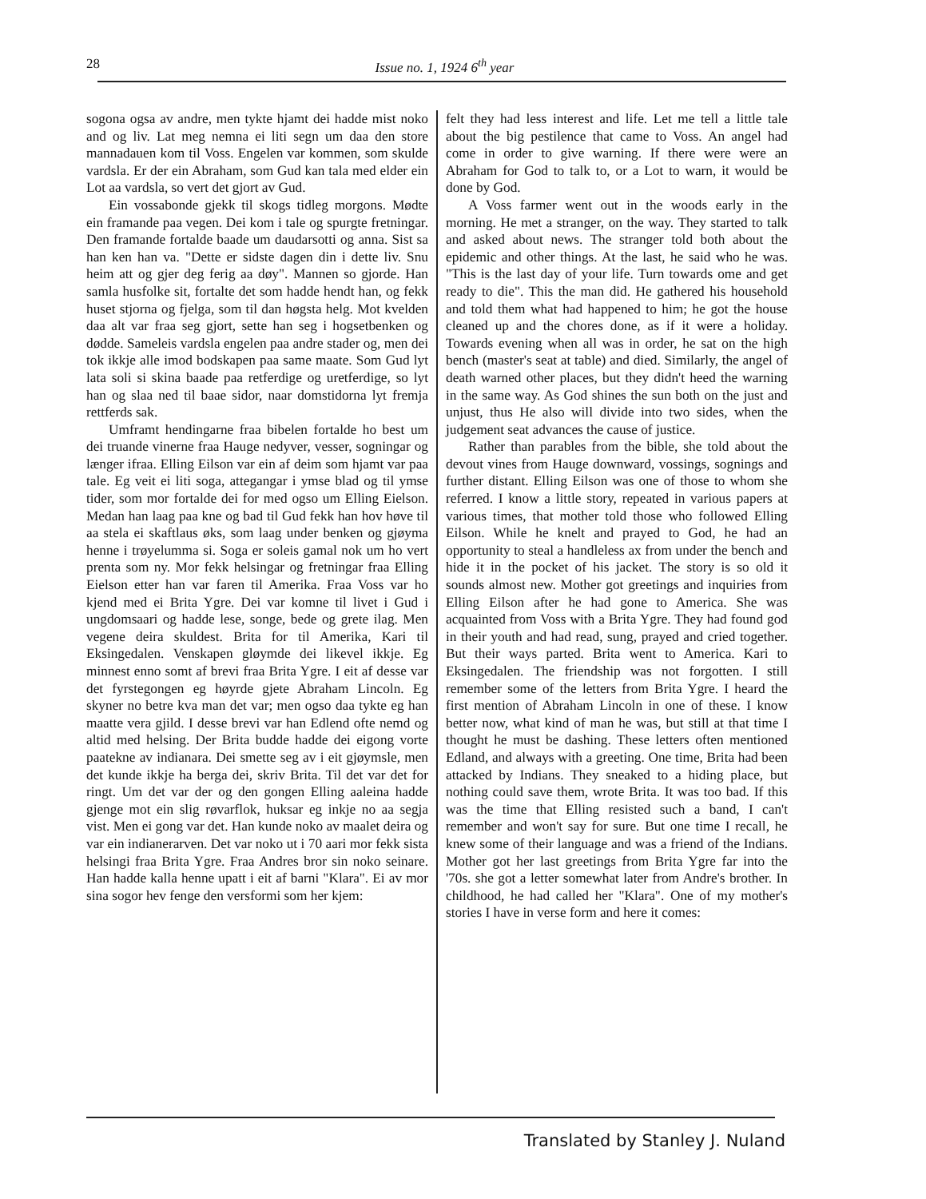28
Issue no. 1, 1924 6<sup>th</sup> year
sogona ogsa av andre, men tykte hjamt dei hadde mist noko and og liv. Lat meg nemna ei liti segn um daa den store mannadauen kom til Voss. Engelen var kommen, som skulde vardsla. Er der ein Abraham, som Gud kan tala med elder ein Lot aa vardsla, so vert det gjort av Gud.
Ein vossabonde gjekk til skogs tidleg morgons. Mødte ein framande paa vegen. Dei kom i tale og spurgte fretningar. Den framande fortalde baade um daudarsotti og anna. Sist sa han ken han va. "Dette er sidste dagen din i dette liv. Snu heim att og gjer deg ferig aa døy". Mannen so gjorde. Han samla husfolke sit, fortalte det som hadde hendt han, og fekk huset stjorna og fjelga, som til dan høgsta helg. Mot kvelden daa alt var fraa seg gjort, sette han seg i hogsetbenken og dødde. Sameleis vardsla engelen paa andre stader og, men dei tok ikkje alle imod bodskapen paa same maate. Som Gud lyt lata soli si skina baade paa retferdige og uretferdige, so lyt han og slaa ned til baae sidor, naar domstidorna lyt fremja rettferds sak.
Umframt hendingarne fraa bibelen fortalde ho best um dei truande vinerne fraa Hauge nedyver, vesser, sogningar og længer ifraa. Elling Eilson var ein af deim som hjamt var paa tale. Eg veit ei liti soga, attegangar i ymse blad og til ymse tider, som mor fortalde dei for med ogso um Elling Eielson. Medan han laag paa kne og bad til Gud fekk han hov høve til aa stela ei skaftlaus øks, som laag under benken og gjøyma henne i trøyelumma si. Soga er soleis gamal nok um ho vert prenta som ny. Mor fekk helsingar og fretningar fraa Elling Eielson etter han var faren til Amerika. Fraa Voss var ho kjend med ei Brita Ygre. Dei var komne til livet i Gud i ungdomsaari og hadde lese, songe, bede og grete ilag. Men vegene deira skuldest. Brita for til Amerika, Kari til Eksingedalen. Venskapen gløymde dei likevel ikkje. Eg minnest enno somt af brevi fraa Brita Ygre. I eit af desse var det fyrstegongen eg høyrde gjete Abraham Lincoln. Eg skyner no betre kva man det var; men ogso daa tykte eg han maatte vera gjild. I desse brevi var han Edlend ofte nemd og altid med helsing. Der Brita budde hadde dei eigong vorte paatekne av indianara. Dei smette seg av i eit gjøymsle, men det kunde ikkje ha berga dei, skriv Brita. Til det var det for ringt. Um det var der og den gongen Elling aaleina hadde gjenge mot ein slig røvarflok, huksar eg inkje no aa segja vist. Men ei gong var det. Han kunde noko av maalet deira og var ein indianerarven. Det var noko ut i 70 aari mor fekk sista helsingi fraa Brita Ygre. Fraa Andres bror sin noko seinare. Han hadde kalla henne upatt i eit af barni "Klara". Ei av mor sina sogor hev fenge den versformi som her kjem:
felt they had less interest and life. Let me tell a little tale about the big pestilence that came to Voss. An angel had come in order to give warning. If there were were an Abraham for God to talk to, or a Lot to warn, it would be done by God.
A Voss farmer went out in the woods early in the morning. He met a stranger, on the way. They started to talk and asked about news. The stranger told both about the epidemic and other things. At the last, he said who he was. "This is the last day of your life. Turn towards ome and get ready to die". This the man did. He gathered his household and told them what had happened to him; he got the house cleaned up and the chores done, as if it were a holiday. Towards evening when all was in order, he sat on the high bench (master's seat at table) and died. Similarly, the angel of death warned other places, but they didn't heed the warning in the same way. As God shines the sun both on the just and unjust, thus He also will divide into two sides, when the judgement seat advances the cause of justice.
Rather than parables from the bible, she told about the devout vines from Hauge downward, vossings, sognings and further distant. Elling Eilson was one of those to whom she referred. I know a little story, repeated in various papers at various times, that mother told those who followed Elling Eilson. While he knelt and prayed to God, he had an opportunity to steal a handleless ax from under the bench and hide it in the pocket of his jacket. The story is so old it sounds almost new. Mother got greetings and inquiries from Elling Eilson after he had gone to America. She was acquainted from Voss with a Brita Ygre. They had found god in their youth and had read, sung, prayed and cried together. But their ways parted. Brita went to America. Kari to Eksingedalen. The friendship was not forgotten. I still remember some of the letters from Brita Ygre. I heard the first mention of Abraham Lincoln in one of these. I know better now, what kind of man he was, but still at that time I thought he must be dashing. These letters often mentioned Edland, and always with a greeting. One time, Brita had been attacked by Indians. They sneaked to a hiding place, but nothing could save them, wrote Brita. It was too bad. If this was the time that Elling resisted such a band, I can't remember and won't say for sure. But one time I recall, he knew some of their language and was a friend of the Indians. Mother got her last greetings from Brita Ygre far into the '70s. she got a letter somewhat later from Andre's brother. In childhood, he had called her "Klara". One of my mother's stories I have in verse form and here it comes:
Translated by Stanley J. Nuland